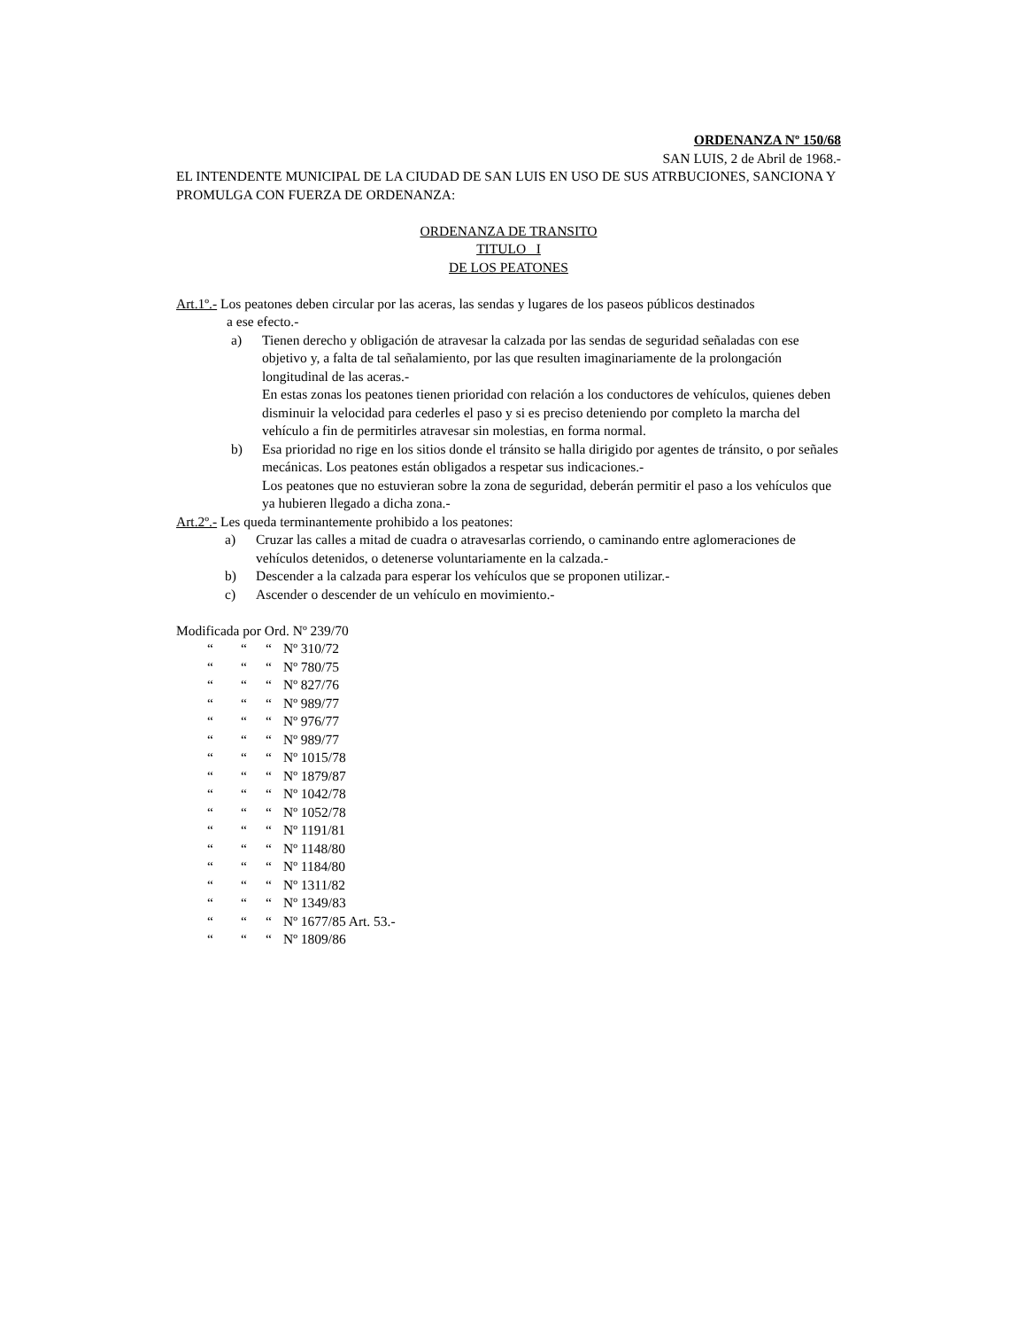ORDENANZA Nº 150/68
SAN LUIS, 2 de Abril de 1968.-
EL INTENDENTE MUNICIPAL DE LA CIUDAD DE SAN LUIS EN USO DE SUS ATRBUCIONES, SANCIONA Y PROMULGA CON FUERZA DE ORDENANZA:
ORDENANZA DE TRANSITO
TITULO I
DE LOS PEATONES
Art.1º.- Los peatones deben circular por las aceras, las sendas y lugares de los paseos públicos destinados
a ese efecto.-
a) Tienen derecho y obligación de atravesar la calzada por las sendas de seguridad señaladas con ese objetivo y, a falta de tal señalamiento, por las que resulten imaginariamente de la prolongación longitudinal de las aceras.-
En estas zonas los peatones tienen prioridad con relación a los conductores de vehículos, quienes deben disminuir la velocidad para cederles el paso y si es preciso deteniendo por completo la marcha del vehículo a fin de permitirles atravesar sin molestias, en forma normal.
b) Esa prioridad no rige en los sitios donde el tránsito se halla dirigido por agentes de tránsito, o por señales mecánicas. Los peatones están obligados a respetar sus indicaciones.-
Los peatones que no estuvieran sobre la zona de seguridad, deberán permitir el paso a los vehículos que ya hubieren llegado a dicha zona.-
Art.2º.- Les queda terminantemente prohibido a los peatones:
a) Cruzar las calles a mitad de cuadra o atravesarlas corriendo, o caminando entre aglomeraciones de vehículos detenidos, o detenerse voluntariamente en la calzada.-
b) Descender a la calzada para esperar los vehículos que se proponen utilizar.-
c) Ascender o descender de un vehículo en movimiento.-
Modificada por Ord. Nº 239/70
“““Nº 310/72 “““Nº 780/75 “““Nº 827/76 “““Nº 989/77 “““Nº 976/77 “““Nº 989/77 “““Nº 1015/78 “““Nº 1879/87 “““Nº 1042/78 “““Nº 1052/78 “““Nº 1191/81 “““Nº 1148/80 “““Nº 1184/80 “““Nº 1311/82 “““Nº 1349/83 “““Nº 1677/85 Art. 53.- “““Nº 1809/86